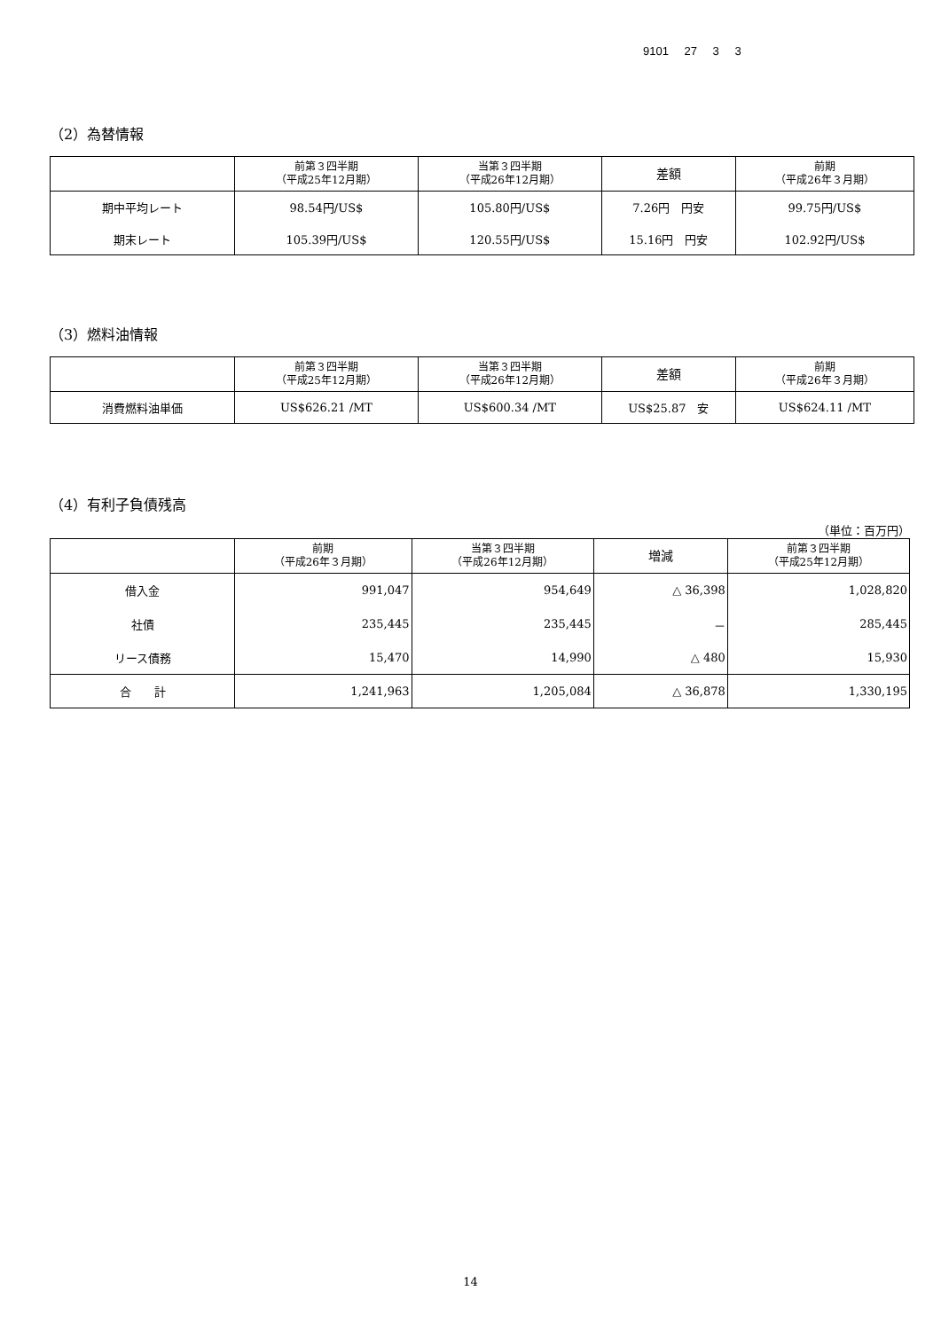9101 27 3 3
（2）為替情報
| | 前第３四半期 （平成25年12月期） | 当第３四半期 （平成26年12月期） | 差額 | 前期 （平成26年３月期） |
| --- | --- | --- | --- | --- |
| 期中平均レート | 98.54円/US$ | 105.80円/US$ | 7.26円 円安 | 99.75円/US$ |
| 期末レート | 105.39円/US$ | 120.55円/US$ | 15.16円 円安 | 102.92円/US$ |
（3）燃料油情報
| | 前第３四半期 （平成25年12月期） | 当第３四半期 （平成26年12月期） | 差額 | 前期 （平成26年３月期） |
| --- | --- | --- | --- | --- |
| 消費燃料油単価 | US$626.21 /MT | US$600.34 /MT | US$25.87 安 | US$624.11 /MT |
（4）有利子負債残高
（単位：百万円）
| | 前期 （平成26年３月期） | 当第３四半期 （平成26年12月期） | 増減 | 前第３四半期 （平成25年12月期） |
| --- | --- | --- | --- | --- |
| 借入金 | 991,047 | 954,649 | △ 36,398 | 1,028,820 |
| 社債 | 235,445 | 235,445 | － | 285,445 |
| リース債務 | 15,470 | 14,990 | △ 480 | 15,930 |
| 合 計 | 1,241,963 | 1,205,084 | △ 36,878 | 1,330,195 |
14